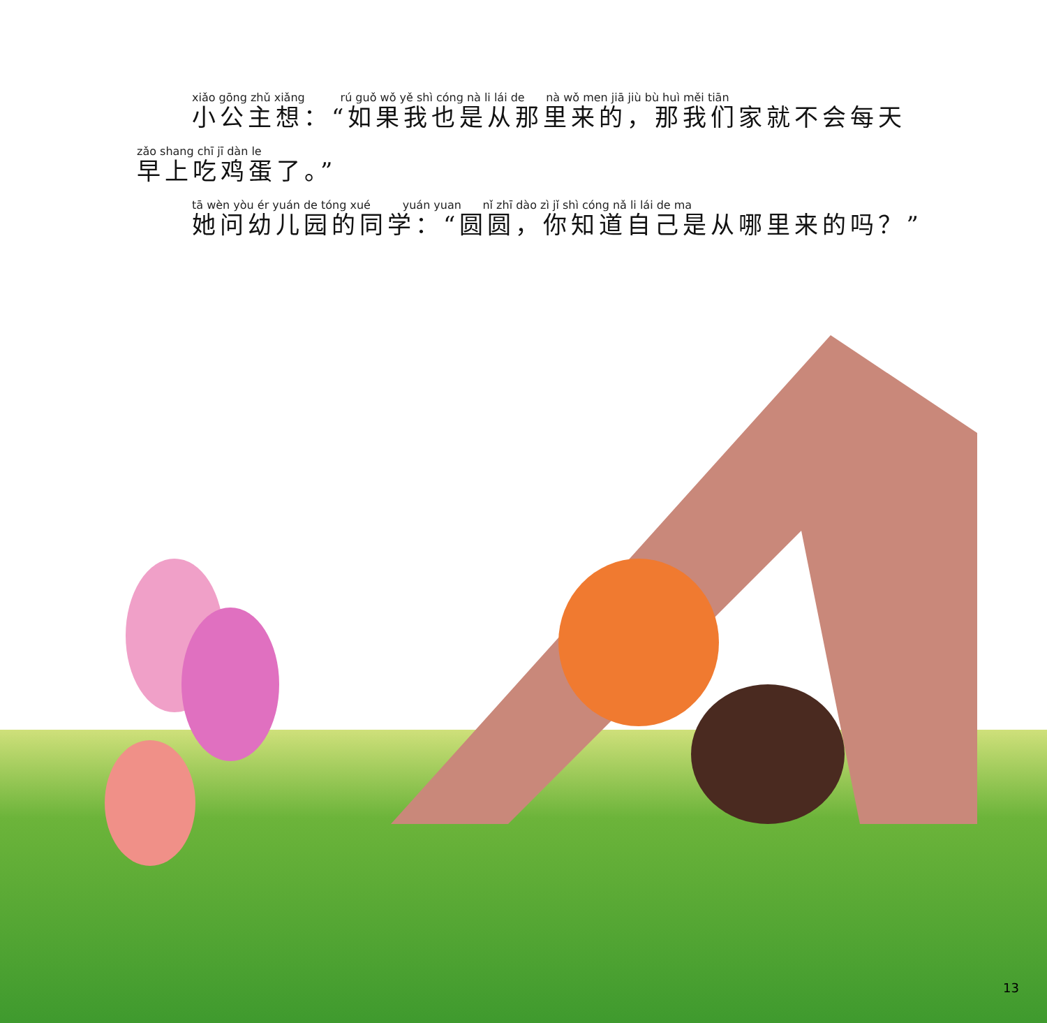xiǎo gōng zhǔ xiǎng rú guǒ wǒ yě shì cóng nà li lái de nà wǒ men jiā jiù bù huì měi tiān
小公主想：“如果我也是从那里来的，那我们家就不会每天
zǎo shang chī jī dàn le
早上吃鸡蛋了。”
tā wèn yòu ér yuán de tóng xué yuán yuan nǐ zhī dào zì jǐ shì cóng nǎ li lái de ma
她问幼儿园的同学：“圆圆，你知道自己是从哪里来的吗？”
13